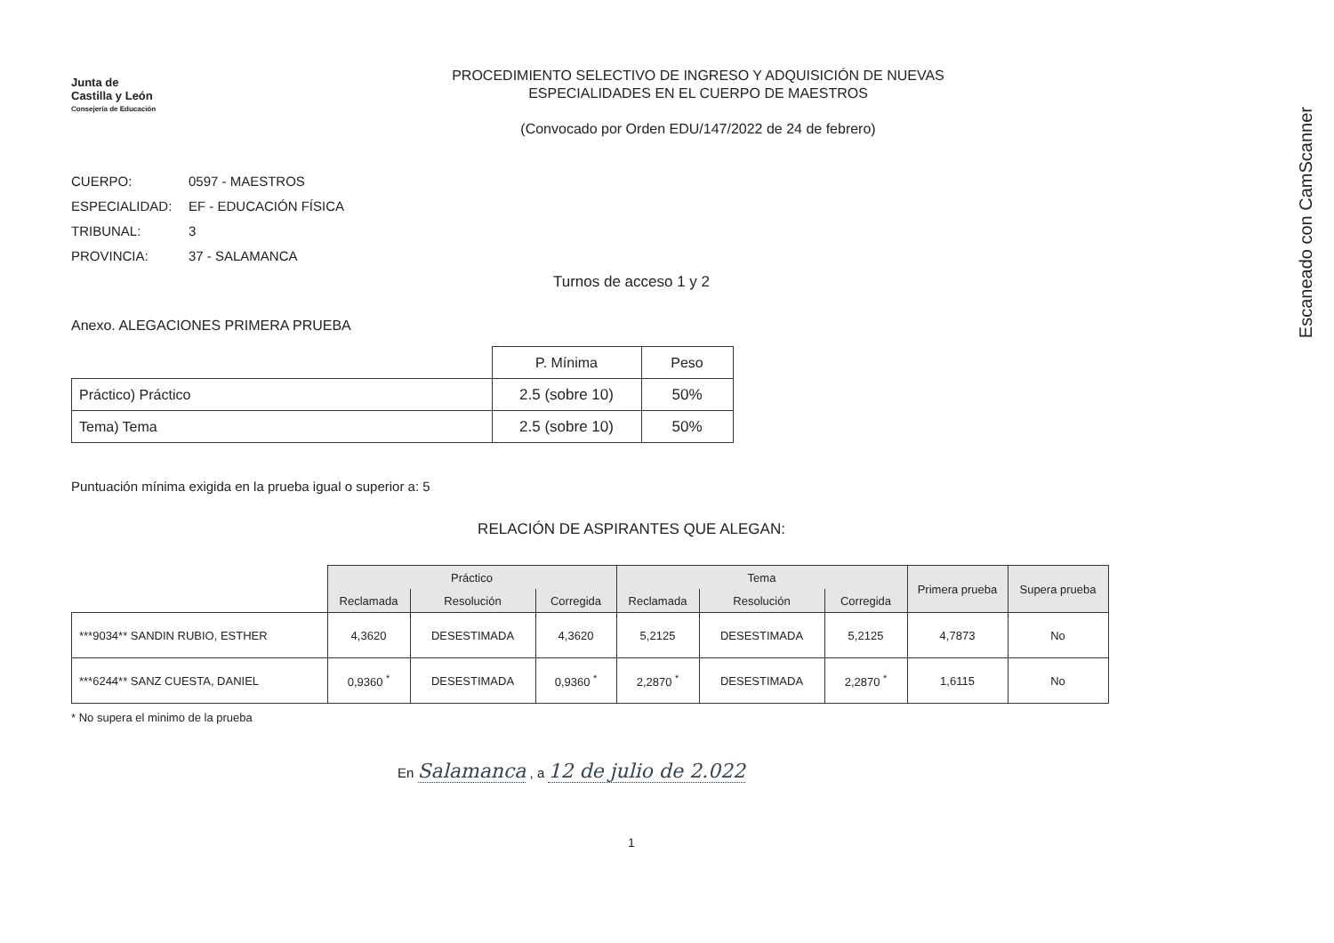Escaneado con CamScanner
Junta de
Castilla y León
Consejería de Educación
PROCEDIMIENTO SELECTIVO DE INGRESO Y ADQUISICIÓN DE NUEVAS
ESPECIALIDADES EN EL CUERPO DE MAESTROS
(Convocado por Orden EDU/147/2022 de 24 de febrero)
CUERPO: 0597 - MAESTROS
ESPECIALIDAD: EF - EDUCACIÓN FÍSICA
TRIBUNAL: 3
PROVINCIA: 37 - SALAMANCA
Turnos de acceso 1 y 2
Anexo. ALEGACIONES PRIMERA PRUEBA
| | P. Mínima | Peso |
| --- | --- | --- |
| Práctico) Práctico | 2.5 (sobre 10) | 50% |
| Tema) Tema | 2.5 (sobre 10) | 50% |
Puntuación mínima exigida en la prueba igual o superior a: 5
RELACIÓN DE ASPIRANTES QUE ALEGAN:
| | Práctico | | | Tema | | | Primera prueba | Supera prueba |
| --- | --- | --- | --- | --- | --- | --- | --- | --- |
| | Reclamada | Resolución | Corregida | Reclamada | Resolución | Corregida | | |
| ***9034** SANDIN RUBIO, ESTHER | 4,3620 | DESESTIMADA | 4,3620 | 5,2125 | DESESTIMADA | 5,2125 | 4,7873 | No |
| ***6244** SANZ CUESTA, DANIEL | 0,9360 <sup>*</sup> | DESESTIMADA | 0,9360 <sup>*</sup> | 2,2870 <sup>*</sup> | DESESTIMADA | 2,2870 <sup>*</sup> | 1,6115 | No |
* No supera el minimo de la prueba
En Salamanca , a 12 de julio de 2.022
1